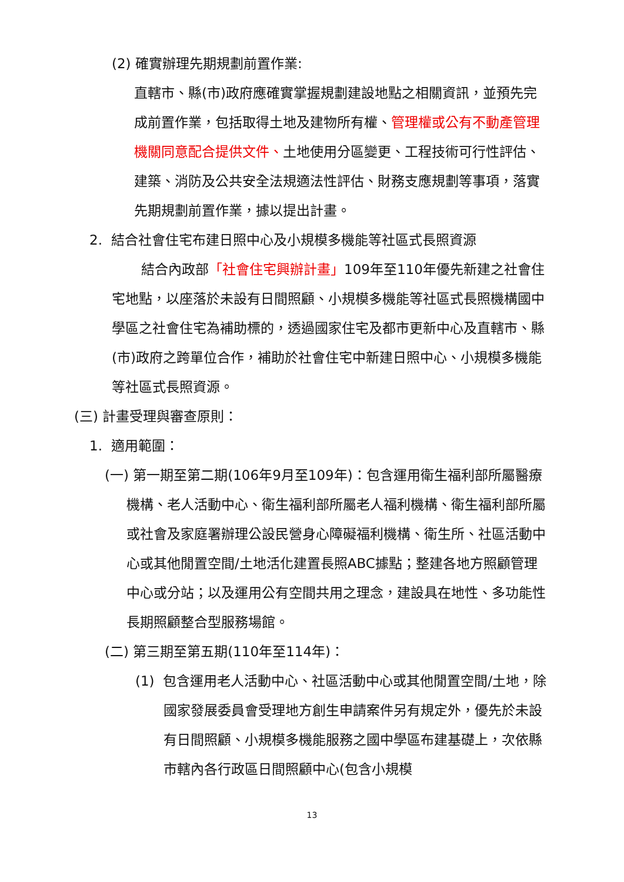(2) 確實辦理先期規劃前置作業:
直轄市、縣(市)政府應確實掌握規劃建設地點之相關資訊，並預先完成前置作業，包括取得土地及建物所有權、管理權或公有不動產管理機關同意配合提供文件、土地使用分區變更、工程技術可行性評估、建築、消防及公共安全法規適法性評估、財務支應規劃等事項，落實先期規劃前置作業，據以提出計畫。
2. 結合社會住宅布建日照中心及小規模多機能等社區式長照資源
結合內政部「社會住宅興辦計畫」109年至110年優先新建之社會住宅地點，以座落於未設有日間照顧、小規模多機能等社區式長照機構國中學區之社會住宅為補助標的，透過國家住宅及都市更新中心及直轄市、縣(市)政府之跨單位合作，補助於社會住宅中新建日照中心、小規模多機能等社區式長照資源。
(三) 計畫受理與審查原則：
1. 適用範圍：
(一) 第一期至第二期(106年9月至109年)：包含運用衛生福利部所屬醫療機構、老人活動中心、衛生福利部所屬老人福利機構、衛生福利部所屬或社會及家庭署辦理公設民營身心障礙福利機構、衛生所、社區活動中心或其他閒置空間/土地活化建置長照ABC據點；整建各地方照顧管理中心或分站；以及運用公有空間共用之理念，建設具在地性、多功能性長期照顧整合型服務場館。
(二) 第三期至第五期(110年至114年)：
(1) 包含運用老人活動中心、社區活動中心或其他閒置空間/土地，除國家發展委員會受理地方創生申請案件另有規定外，優先於未設有日間照顧、小規模多機能服務之國中學區布建基礎上，次依縣市轄內各行政區日間照顧中心(包含小規模
13